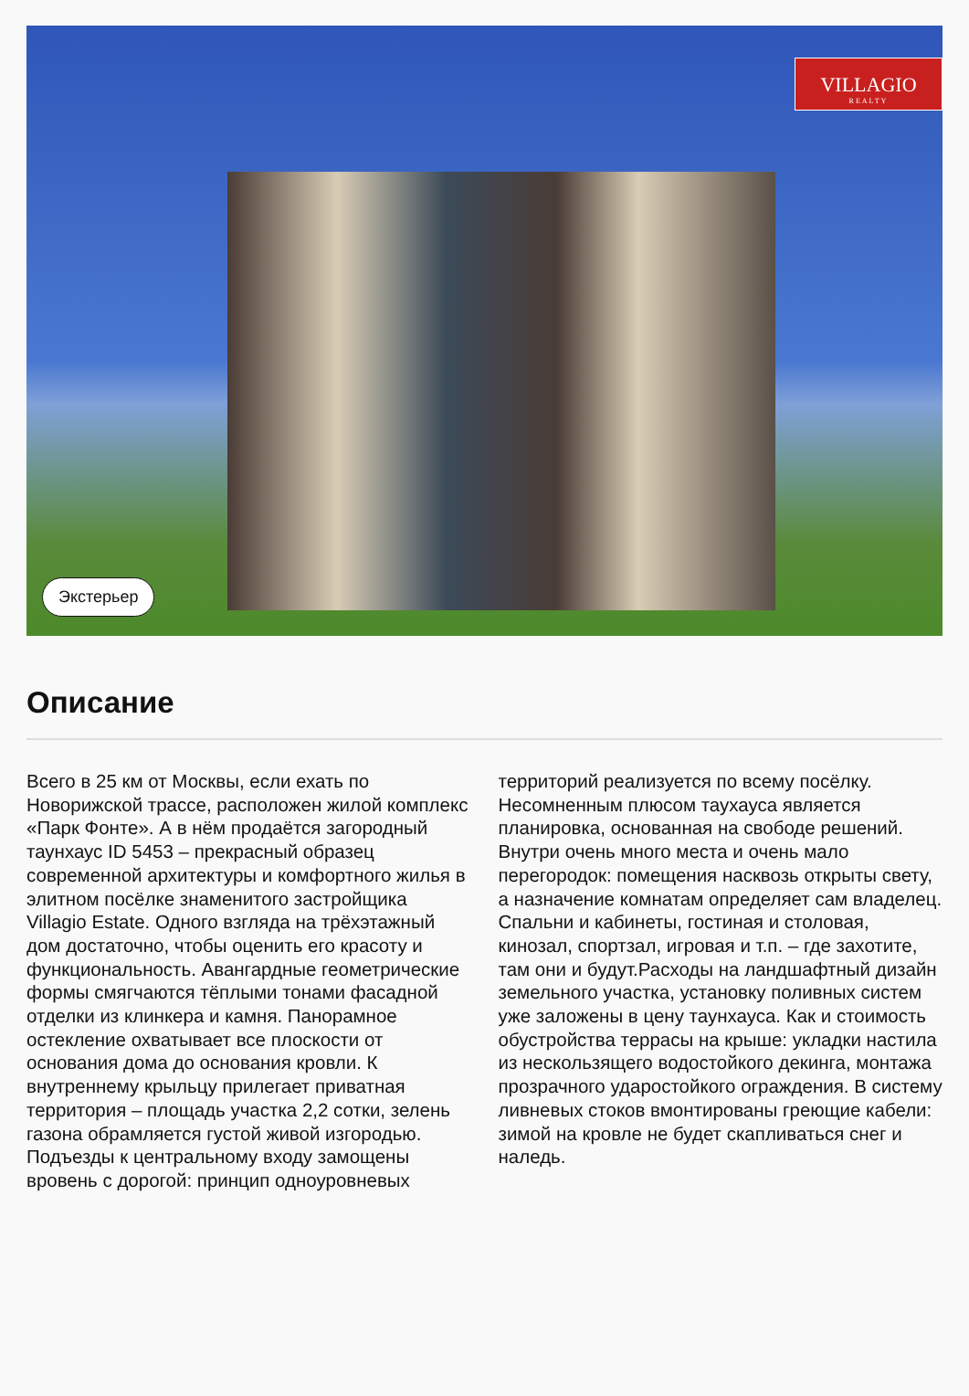VILLAGIO
REALTY
Экстерьер
Описание
Всего в 25 км от Москвы, если ехать по Новорижской трассе, расположен жилой комплекс «Парк Фонте». А в нём продаётся загородный таунхаус ID 5453 – прекрасный образец современной архитектуры и комфортного жилья в элитном посёлке знаменитого застройщика Villagio Estate. Одного взгляда на трёхэтажный дом достаточно, чтобы оценить его красоту и функциональность. Авангардные геометрические формы смягчаются тёплыми тонами фасадной отделки из клинкера и камня. Панорамное остекление охватывает все плоскости от основания дома до основания кровли. К внутреннему крыльцу прилегает приватная территория – площадь участка 2,2 сотки, зелень газона обрамляется густой живой изгородью. Подъезды к центральному входу замощены вровень с дорогой: принцип одноуровневых территорий реализуется по всему посёлку. Несомненным плюсом таухауса является планировка, основанная на свободе решений. Внутри очень много места и очень мало перегородок: помещения насквозь открыты свету, а назначение комнатам определяет сам владелец. Спальни и кабинеты, гостиная и столовая, кинозал, спортзал, игровая и т.п. – где захотите, там они и будут.Расходы на ландшафтный дизайн земельного участка, установку поливных систем уже заложены в цену таунхауса. Как и стоимость обустройства террасы на крыше: укладки настила из нескользящего водостойкого декинга, монтажа прозрачного ударостойкого ограждения. В систему ливневых стоков вмонтированы греющие кабели: зимой на кровле не будет скапливаться снег и наледь.